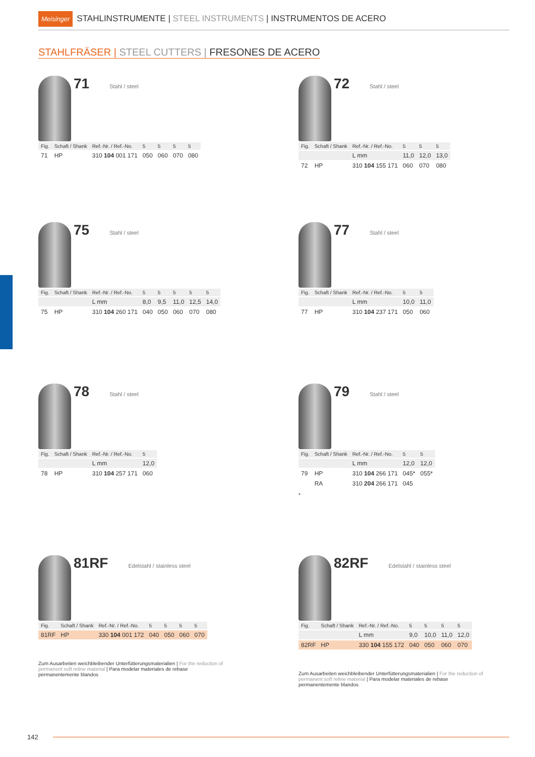Meisinger STAHLINSTRUMENTE | STEEL INSTRUMENTS | INSTRUMENTOS DE ACERO
STAHLFRÄSER | STEEL CUTTERS | FRESONES DE ACERO
71 Stahl / steel
| Fig. | Schaft / Shank | Ref.-Nr. / Ref.-No. | 5 | 5 | 5 | 5 |
| 71 | HP | 310 104 001 171 | 050 | 060 | 070 | 080 |
72 Stahl / steel
| Fig. | Schaft / Shank | Ref.-Nr. / Ref.-No. | 5 | 5 | 5 |
| | | L mm | 11,0 | 12,0 | 13,0 |
| 72 | HP | 310 104 155 171 | 060 | 070 | 080 |
75 Stahl / steel
| Fig. | Schaft / Shank | Ref.-Nr. / Ref.-No. | 5 | 5 | 5 | 5 | 5 |
| | | L mm | 8,0 | 9,5 | 11,0 | 12,5 | 14,0 |
| 75 | HP | 310 104 260 171 | 040 | 050 | 060 | 070 | 080 |
77 Stahl / steel
| Fig. | Schaft / Shank | Ref.-Nr. / Ref.-No. | 5 | 5 |
| | | L mm | 10,0 | 11,0 |
| 77 | HP | 310 104 237 171 | 050 | 060 |
78 Stahl / steel
| Fig. | Schaft / Shank | Ref.-Nr. / Ref.-No. | 5 |
| | | L mm | 12,0 |
| 78 | HP | 310 104 257 171 | 060 |
79 Stahl / steel
| Fig. | Schaft / Shank | Ref.-Nr. / Ref.-No. | 5 | 5 |
| | | L mm | 12,0 | 12,0 |
| 79 | HP | 310 104 266 171 | 045* | 055* |
| | RA | 310 204 266 171 | 045 | |
*
81RF Edelstahl / stainless steel
| Fig. | Schaft / Shank | Ref.-Nr. / Ref.-No. | 5 | 5 | 5 | 5 |
| 81RF | HP | 330 104 001 172 | 040 | 050 | 060 | 070 |
Zum Ausarbeiten weichbleibender Unterfütterungsmaterialien | For the reduction of permanent soft reline material | Para modelar materiales de rebase permanentemente blandos
82RF Edelstahl / stainless steel
| Fig. | Schaft / Shank | Ref.-Nr. / Ref.-No. | 5 | 5 | 5 | 5 |
| | | L mm | 9,0 | 10,0 | 11,0 | 12,0 |
| 82RF | HP | 330 104 155 172 | 040 | 050 | 060 | 070 |
Zum Ausarbeiten weichbleibender Unterfütterungsmaterialien | For the reduction of permanent soft reline material | Para modelar materiales de rebase permanentemente blandos
142